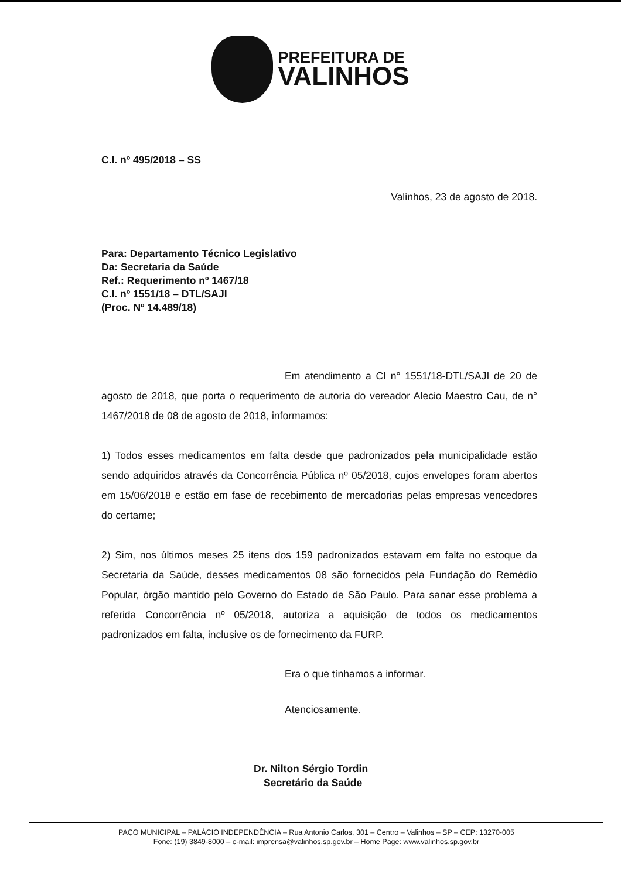PREFEITURA DE
VALINHOS
C.I. nº 495/2018 – SS
Valinhos, 23 de agosto de 2018.
Para: Departamento Técnico Legislativo
Da: Secretaria da Saúde
Ref.: Requerimento nº 1467/18
C.I. nº 1551/18 – DTL/SAJI
(Proc. Nº 14.489/18)
Em atendimento a CI n° 1551/18-DTL/SAJI de 20 de agosto de 2018, que porta o requerimento de autoria do vereador Alecio Maestro Cau, de n° 1467/2018 de 08 de agosto de 2018, informamos:
1) Todos esses medicamentos em falta desde que padronizados pela municipalidade estão sendo adquiridos através da Concorrência Pública nº 05/2018, cujos envelopes foram abertos em 15/06/2018 e estão em fase de recebimento de mercadorias pelas empresas vencedores do certame;
2) Sim, nos últimos meses 25 itens dos 159 padronizados estavam em falta no estoque da Secretaria da Saúde, desses medicamentos 08 são fornecidos pela Fundação do Remédio Popular, órgão mantido pelo Governo do Estado de São Paulo. Para sanar esse problema a referida Concorrência nº 05/2018, autoriza a aquisição de todos os medicamentos padronizados em falta, inclusive os de fornecimento da FURP.
Era o que tínhamos a informar.
Atenciosamente.
Dr. Nilton Sérgio Tordin
Secretário da Saúde
PAÇO MUNICIPAL – PALÁCIO INDEPENDÊNCIA – Rua Antonio Carlos, 301 – Centro – Valinhos – SP – CEP: 13270-005
Fone: (19) 3849-8000 – e-mail: imprensa@valinhos.sp.gov.br – Home Page: www.valinhos.sp.gov.br